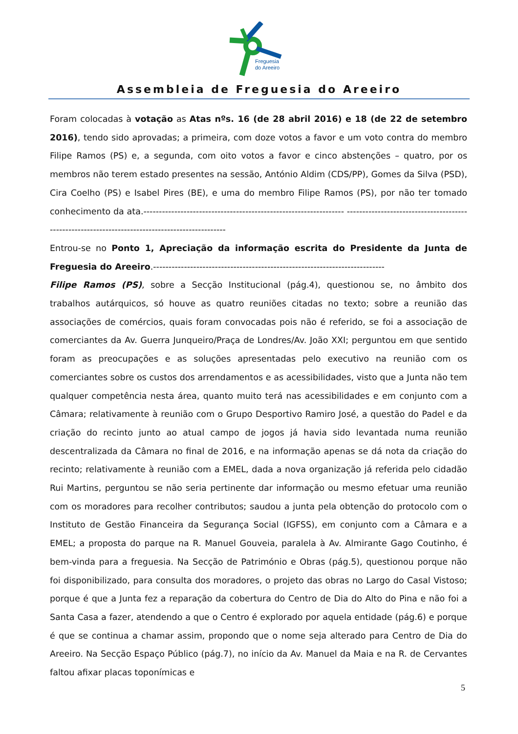Freguesia
do Areeiro
Assembleia de Freguesia do Areeiro
Foram colocadas à votação as Atas nºs. 16 (de 28 abril 2016) e 18 (de 22 de setembro 2016), tendo sido aprovadas; a primeira, com doze votos a favor e um voto contra do membro Filipe Ramos (PS) e, a segunda, com oito votos a favor e cinco abstenções – quatro, por os membros não terem estado presentes na sessão, António Aldim (CDS/PP), Gomes da Silva (PSD), Cira Coelho (PS) e Isabel Pires (BE), e uma do membro Filipe Ramos (PS), por não ter tomado conhecimento da ata.----------------------------------------------------------------- ------------------------------------------------------------------------------------------------
Entrou-se no Ponto 1, Apreciação da informação escrita do Presidente da Junta de Freguesia do Areeiro.---------------------------------------------------------------------------
Filipe Ramos (PS), sobre a Secção Institucional (pág.4), questionou se, no âmbito dos trabalhos autárquicos, só houve as quatro reuniões citadas no texto; sobre a reunião das associações de comércios, quais foram convocadas pois não é referido, se foi a associação de comerciantes da Av. Guerra Junqueiro/Praça de Londres/Av. João XXI; perguntou em que sentido foram as preocupações e as soluções apresentadas pelo executivo na reunião com os comerciantes sobre os custos dos arrendamentos e as acessibilidades, visto que a Junta não tem qualquer competência nesta área, quanto muito terá nas acessibilidades e em conjunto com a Câmara; relativamente à reunião com o Grupo Desportivo Ramiro José, a questão do Padel e da criação do recinto junto ao atual campo de jogos já havia sido levantada numa reunião descentralizada da Câmara no final de 2016, e na informação apenas se dá nota da criação do recinto; relativamente à reunião com a EMEL, dada a nova organização já referida pelo cidadão Rui Martins, perguntou se não seria pertinente dar informação ou mesmo efetuar uma reunião com os moradores para recolher contributos; saudou a junta pela obtenção do protocolo com o Instituto de Gestão Financeira da Segurança Social (IGFSS), em conjunto com a Câmara e a EMEL; a proposta do parque na R. Manuel Gouveia, paralela à Av. Almirante Gago Coutinho, é bem-vinda para a freguesia. Na Secção de Património e Obras (pág.5), questionou porque não foi disponibilizado, para consulta dos moradores, o projeto das obras no Largo do Casal Vistoso; porque é que a Junta fez a reparação da cobertura do Centro de Dia do Alto do Pina e não foi a Santa Casa a fazer, atendendo a que o Centro é explorado por aquela entidade (pág.6) e porque é que se continua a chamar assim, propondo que o nome seja alterado para Centro de Dia do Areeiro. Na Secção Espaço Público (pág.7), no início da Av. Manuel da Maia e na R. de Cervantes faltou afixar placas toponímicas e
5